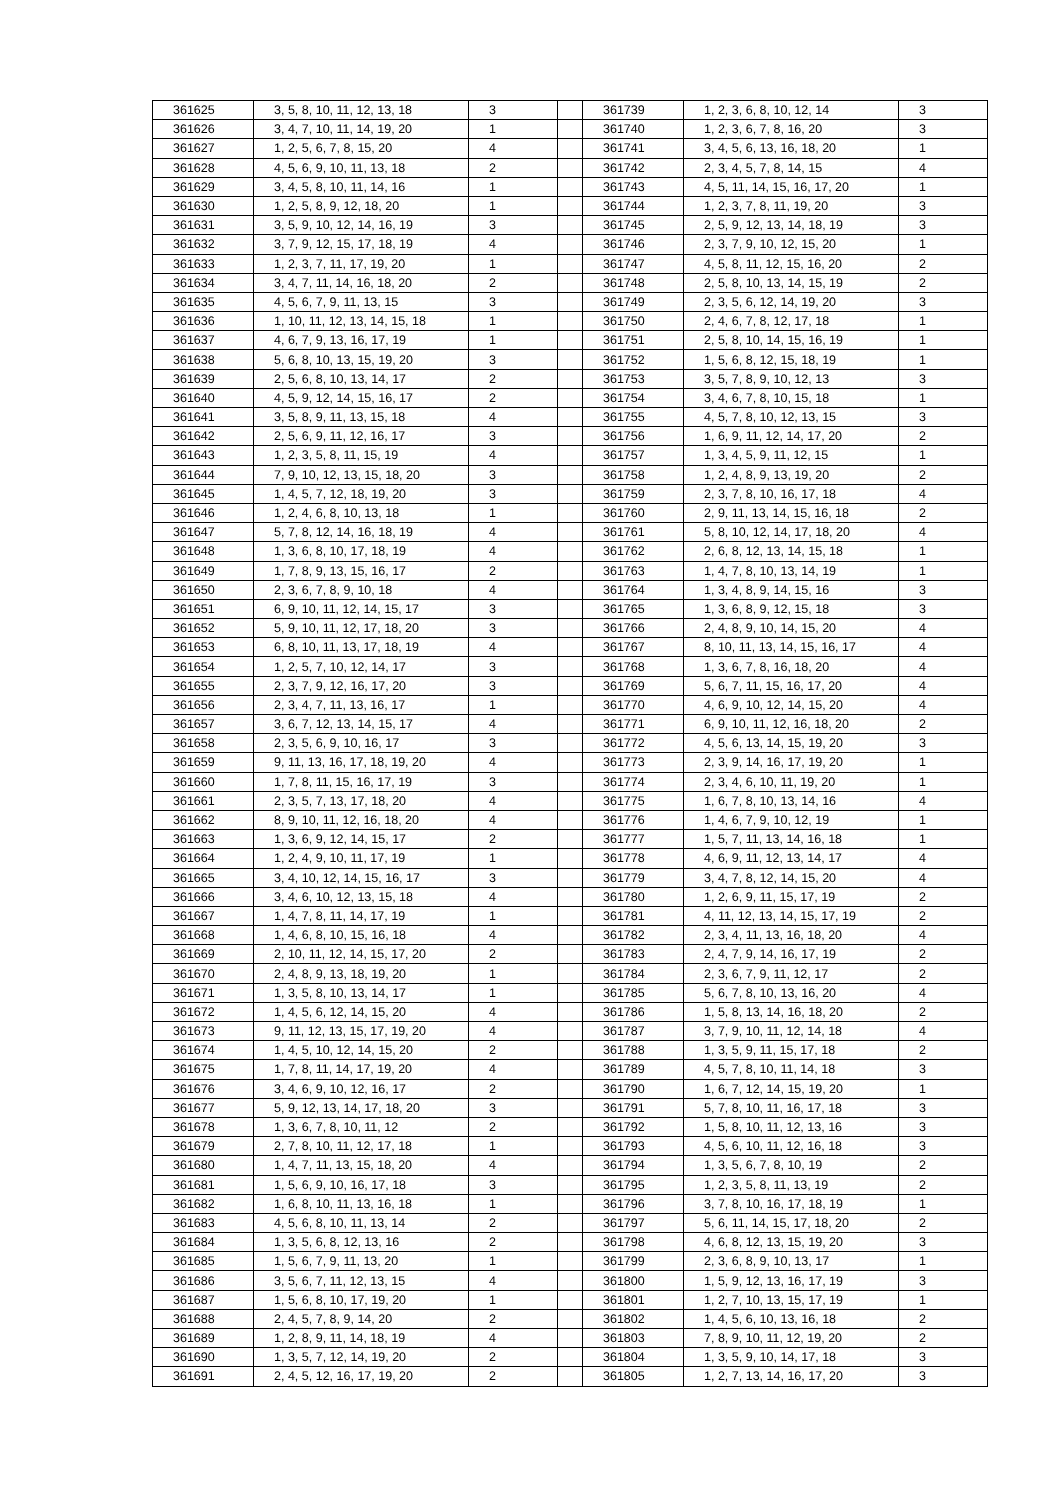| 361625 | 3, 5, 8, 10, 11, 12, 13, 18 | 3 | | 361739 | 1, 2, 3, 6, 8, 10, 12, 14 | 3 |
| 361626 | 3, 4, 7, 10, 11, 14, 19, 20 | 1 | | 361740 | 1, 2, 3, 6, 7, 8, 16, 20 | 3 |
| 361627 | 1, 2, 5, 6, 7, 8, 15, 20 | 4 | | 361741 | 3, 4, 5, 6, 13, 16, 18, 20 | 1 |
| 361628 | 4, 5, 6, 9, 10, 11, 13, 18 | 2 | | 361742 | 2, 3, 4, 5, 7, 8, 14, 15 | 4 |
| 361629 | 3, 4, 5, 8, 10, 11, 14, 16 | 1 | | 361743 | 4, 5, 11, 14, 15, 16, 17, 20 | 1 |
| 361630 | 1, 2, 5, 8, 9, 12, 18, 20 | 1 | | 361744 | 1, 2, 3, 7, 8, 11, 19, 20 | 3 |
| 361631 | 3, 5, 9, 10, 12, 14, 16, 19 | 3 | | 361745 | 2, 5, 9, 12, 13, 14, 18, 19 | 3 |
| 361632 | 3, 7, 9, 12, 15, 17, 18, 19 | 4 | | 361746 | 2, 3, 7, 9, 10, 12, 15, 20 | 1 |
| 361633 | 1, 2, 3, 7, 11, 17, 19, 20 | 1 | | 361747 | 4, 5, 8, 11, 12, 15, 16, 20 | 2 |
| 361634 | 3, 4, 7, 11, 14, 16, 18, 20 | 2 | | 361748 | 2, 5, 8, 10, 13, 14, 15, 19 | 2 |
| 361635 | 4, 5, 6, 7, 9, 11, 13, 15 | 3 | | 361749 | 2, 3, 5, 6, 12, 14, 19, 20 | 3 |
| 361636 | 1, 10, 11, 12, 13, 14, 15, 18 | 1 | | 361750 | 2, 4, 6, 7, 8, 12, 17, 18 | 1 |
| 361637 | 4, 6, 7, 9, 13, 16, 17, 19 | 1 | | 361751 | 2, 5, 8, 10, 14, 15, 16, 19 | 1 |
| 361638 | 5, 6, 8, 10, 13, 15, 19, 20 | 3 | | 361752 | 1, 5, 6, 8, 12, 15, 18, 19 | 1 |
| 361639 | 2, 5, 6, 8, 10, 13, 14, 17 | 2 | | 361753 | 3, 5, 7, 8, 9, 10, 12, 13 | 3 |
| 361640 | 4, 5, 9, 12, 14, 15, 16, 17 | 2 | | 361754 | 3, 4, 6, 7, 8, 10, 15, 18 | 1 |
| 361641 | 3, 5, 8, 9, 11, 13, 15, 18 | 4 | | 361755 | 4, 5, 7, 8, 10, 12, 13, 15 | 3 |
| 361642 | 2, 5, 6, 9, 11, 12, 16, 17 | 3 | | 361756 | 1, 6, 9, 11, 12, 14, 17, 20 | 2 |
| 361643 | 1, 2, 3, 5, 8, 11, 15, 19 | 4 | | 361757 | 1, 3, 4, 5, 9, 11, 12, 15 | 1 |
| 361644 | 7, 9, 10, 12, 13, 15, 18, 20 | 3 | | 361758 | 1, 2, 4, 8, 9, 13, 19, 20 | 2 |
| 361645 | 1, 4, 5, 7, 12, 18, 19, 20 | 3 | | 361759 | 2, 3, 7, 8, 10, 16, 17, 18 | 4 |
| 361646 | 1, 2, 4, 6, 8, 10, 13, 18 | 1 | | 361760 | 2, 9, 11, 13, 14, 15, 16, 18 | 2 |
| 361647 | 5, 7, 8, 12, 14, 16, 18, 19 | 4 | | 361761 | 5, 8, 10, 12, 14, 17, 18, 20 | 4 |
| 361648 | 1, 3, 6, 8, 10, 17, 18, 19 | 4 | | 361762 | 2, 6, 8, 12, 13, 14, 15, 18 | 1 |
| 361649 | 1, 7, 8, 9, 13, 15, 16, 17 | 2 | | 361763 | 1, 4, 7, 8, 10, 13, 14, 19 | 1 |
| 361650 | 2, 3, 6, 7, 8, 9, 10, 18 | 4 | | 361764 | 1, 3, 4, 8, 9, 14, 15, 16 | 3 |
| 361651 | 6, 9, 10, 11, 12, 14, 15, 17 | 3 | | 361765 | 1, 3, 6, 8, 9, 12, 15, 18 | 3 |
| 361652 | 5, 9, 10, 11, 12, 17, 18, 20 | 3 | | 361766 | 2, 4, 8, 9, 10, 14, 15, 20 | 4 |
| 361653 | 6, 8, 10, 11, 13, 17, 18, 19 | 4 | | 361767 | 8, 10, 11, 13, 14, 15, 16, 17 | 4 |
| 361654 | 1, 2, 5, 7, 10, 12, 14, 17 | 3 | | 361768 | 1, 3, 6, 7, 8, 16, 18, 20 | 4 |
| 361655 | 2, 3, 7, 9, 12, 16, 17, 20 | 3 | | 361769 | 5, 6, 7, 11, 15, 16, 17, 20 | 4 |
| 361656 | 2, 3, 4, 7, 11, 13, 16, 17 | 1 | | 361770 | 4, 6, 9, 10, 12, 14, 15, 20 | 4 |
| 361657 | 3, 6, 7, 12, 13, 14, 15, 17 | 4 | | 361771 | 6, 9, 10, 11, 12, 16, 18, 20 | 2 |
| 361658 | 2, 3, 5, 6, 9, 10, 16, 17 | 3 | | 361772 | 4, 5, 6, 13, 14, 15, 19, 20 | 3 |
| 361659 | 9, 11, 13, 16, 17, 18, 19, 20 | 4 | | 361773 | 2, 3, 9, 14, 16, 17, 19, 20 | 1 |
| 361660 | 1, 7, 8, 11, 15, 16, 17, 19 | 3 | | 361774 | 2, 3, 4, 6, 10, 11, 19, 20 | 1 |
| 361661 | 2, 3, 5, 7, 13, 17, 18, 20 | 4 | | 361775 | 1, 6, 7, 8, 10, 13, 14, 16 | 4 |
| 361662 | 8, 9, 10, 11, 12, 16, 18, 20 | 4 | | 361776 | 1, 4, 6, 7, 9, 10, 12, 19 | 1 |
| 361663 | 1, 3, 6, 9, 12, 14, 15, 17 | 2 | | 361777 | 1, 5, 7, 11, 13, 14, 16, 18 | 1 |
| 361664 | 1, 2, 4, 9, 10, 11, 17, 19 | 1 | | 361778 | 4, 6, 9, 11, 12, 13, 14, 17 | 4 |
| 361665 | 3, 4, 10, 12, 14, 15, 16, 17 | 3 | | 361779 | 3, 4, 7, 8, 12, 14, 15, 20 | 4 |
| 361666 | 3, 4, 6, 10, 12, 13, 15, 18 | 4 | | 361780 | 1, 2, 6, 9, 11, 15, 17, 19 | 2 |
| 361667 | 1, 4, 7, 8, 11, 14, 17, 19 | 1 | | 361781 | 4, 11, 12, 13, 14, 15, 17, 19 | 2 |
| 361668 | 1, 4, 6, 8, 10, 15, 16, 18 | 4 | | 361782 | 2, 3, 4, 11, 13, 16, 18, 20 | 4 |
| 361669 | 2, 10, 11, 12, 14, 15, 17, 20 | 2 | | 361783 | 2, 4, 7, 9, 14, 16, 17, 19 | 2 |
| 361670 | 2, 4, 8, 9, 13, 18, 19, 20 | 1 | | 361784 | 2, 3, 6, 7, 9, 11, 12, 17 | 2 |
| 361671 | 1, 3, 5, 8, 10, 13, 14, 17 | 1 | | 361785 | 5, 6, 7, 8, 10, 13, 16, 20 | 4 |
| 361672 | 1, 4, 5, 6, 12, 14, 15, 20 | 4 | | 361786 | 1, 5, 8, 13, 14, 16, 18, 20 | 2 |
| 361673 | 9, 11, 12, 13, 15, 17, 19, 20 | 4 | | 361787 | 3, 7, 9, 10, 11, 12, 14, 18 | 4 |
| 361674 | 1, 4, 5, 10, 12, 14, 15, 20 | 2 | | 361788 | 1, 3, 5, 9, 11, 15, 17, 18 | 2 |
| 361675 | 1, 7, 8, 11, 14, 17, 19, 20 | 4 | | 361789 | 4, 5, 7, 8, 10, 11, 14, 18 | 3 |
| 361676 | 3, 4, 6, 9, 10, 12, 16, 17 | 2 | | 361790 | 1, 6, 7, 12, 14, 15, 19, 20 | 1 |
| 361677 | 5, 9, 12, 13, 14, 17, 18, 20 | 3 | | 361791 | 5, 7, 8, 10, 11, 16, 17, 18 | 3 |
| 361678 | 1, 3, 6, 7, 8, 10, 11, 12 | 2 | | 361792 | 1, 5, 8, 10, 11, 12, 13, 16 | 3 |
| 361679 | 2, 7, 8, 10, 11, 12, 17, 18 | 1 | | 361793 | 4, 5, 6, 10, 11, 12, 16, 18 | 3 |
| 361680 | 1, 4, 7, 11, 13, 15, 18, 20 | 4 | | 361794 | 1, 3, 5, 6, 7, 8, 10, 19 | 2 |
| 361681 | 1, 5, 6, 9, 10, 16, 17, 18 | 3 | | 361795 | 1, 2, 3, 5, 8, 11, 13, 19 | 2 |
| 361682 | 1, 6, 8, 10, 11, 13, 16, 18 | 1 | | 361796 | 3, 7, 8, 10, 16, 17, 18, 19 | 1 |
| 361683 | 4, 5, 6, 8, 10, 11, 13, 14 | 2 | | 361797 | 5, 6, 11, 14, 15, 17, 18, 20 | 2 |
| 361684 | 1, 3, 5, 6, 8, 12, 13, 16 | 2 | | 361798 | 4, 6, 8, 12, 13, 15, 19, 20 | 3 |
| 361685 | 1, 5, 6, 7, 9, 11, 13, 20 | 1 | | 361799 | 2, 3, 6, 8, 9, 10, 13, 17 | 1 |
| 361686 | 3, 5, 6, 7, 11, 12, 13, 15 | 4 | | 361800 | 1, 5, 9, 12, 13, 16, 17, 19 | 3 |
| 361687 | 1, 5, 6, 8, 10, 17, 19, 20 | 1 | | 361801 | 1, 2, 7, 10, 13, 15, 17, 19 | 1 |
| 361688 | 2, 4, 5, 7, 8, 9, 14, 20 | 2 | | 361802 | 1, 4, 5, 6, 10, 13, 16, 18 | 2 |
| 361689 | 1, 2, 8, 9, 11, 14, 18, 19 | 4 | | 361803 | 7, 8, 9, 10, 11, 12, 19, 20 | 2 |
| 361690 | 1, 3, 5, 7, 12, 14, 19, 20 | 2 | | 361804 | 1, 3, 5, 9, 10, 14, 17, 18 | 3 |
| 361691 | 2, 4, 5, 12, 16, 17, 19, 20 | 2 | | 361805 | 1, 2, 7, 13, 14, 16, 17, 20 | 3 |